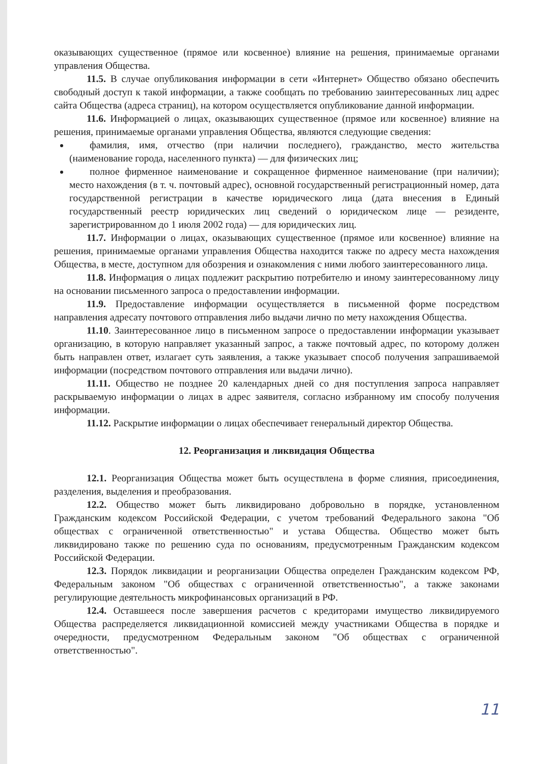оказывающих существенное (прямое или косвенное) влияние на решения, принимаемые органами управления Общества.
11.5. В случае опубликования информации в сети «Интернет» Общество обязано обеспечить свободный доступ к такой информации, а также сообщать по требованию заинтересованных лиц адрес сайта Общества (адреса страниц), на котором осуществляется опубликование данной информации.
11.6. Информацией о лицах, оказывающих существенное (прямое или косвенное) влияние на решения, принимаемые органами управления Общества, являются следующие сведения:
фамилия, имя, отчество (при наличии последнего), гражданство, место жительства (наименование города, населенного пункта) — для физических лиц;
полное фирменное наименование и сокращенное фирменное наименование (при наличии); место нахождения (в т. ч. почтовый адрес), основной государственный регистрационный номер, дата государственной регистрации в качестве юридического лица (дата внесения в Единый государственный реестр юридических лиц сведений о юридическом лице — резиденте, зарегистрированном до 1 июля 2002 года) — для юридических лиц.
11.7. Информации о лицах, оказывающих существенное (прямое или косвенное) влияние на решения, принимаемые органами управления Общества находится также по адресу места нахождения Общества, в месте, доступном для обозрения и ознакомления с ними любого заинтересованного лица.
11.8. Информация о лицах подлежит раскрытию потребителю и иному заинтересованному лицу на основании письменного запроса о предоставлении информации.
11.9. Предоставление информации осуществляется в письменной форме посредством направления адресату почтового отправления либо выдачи лично по мету нахождения Общества.
11.10. Заинтересованное лицо в письменном запросе о предоставлении информации указывает организацию, в которую направляет указанный запрос, а также почтовый адрес, по которому должен быть направлен ответ, излагает суть заявления, а также указывает способ получения запрашиваемой информации (посредством почтового отправления или выдачи лично).
11.11. Общество не позднее 20 календарных дней со дня поступления запроса направляет раскрываемую информации о лицах в адрес заявителя, согласно избранному им способу получения информации.
11.12. Раскрытие информации о лицах обеспечивает генеральный директор Общества.
12. Реорганизация и ликвидация Общества
12.1. Реорганизация Общества может быть осуществлена в форме слияния, присоединения, разделения, выделения и преобразования.
12.2. Общество может быть ликвидировано добровольно в порядке, установленном Гражданским кодексом Российской Федерации, с учетом требований Федерального закона "Об обществах с ограниченной ответственностью" и устава Общества. Общество может быть ликвидировано также по решению суда по основаниям, предусмотренным Гражданским кодексом Российской Федерации.
12.3. Порядок ликвидации и реорганизации Общества определен Гражданским кодексом РФ, Федеральным законом "Об обществах с ограниченной ответственностью", а также законами регулирующие деятельность микрофинансовых организаций в РФ.
12.4. Оставшееся после завершения расчетов с кредиторами имущество ликвидируемого Общества распределяется ликвидационной комиссией между участниками Общества в порядке и очередности, предусмотренном Федеральным законом "Об обществах с ограниченной ответственностью".
11